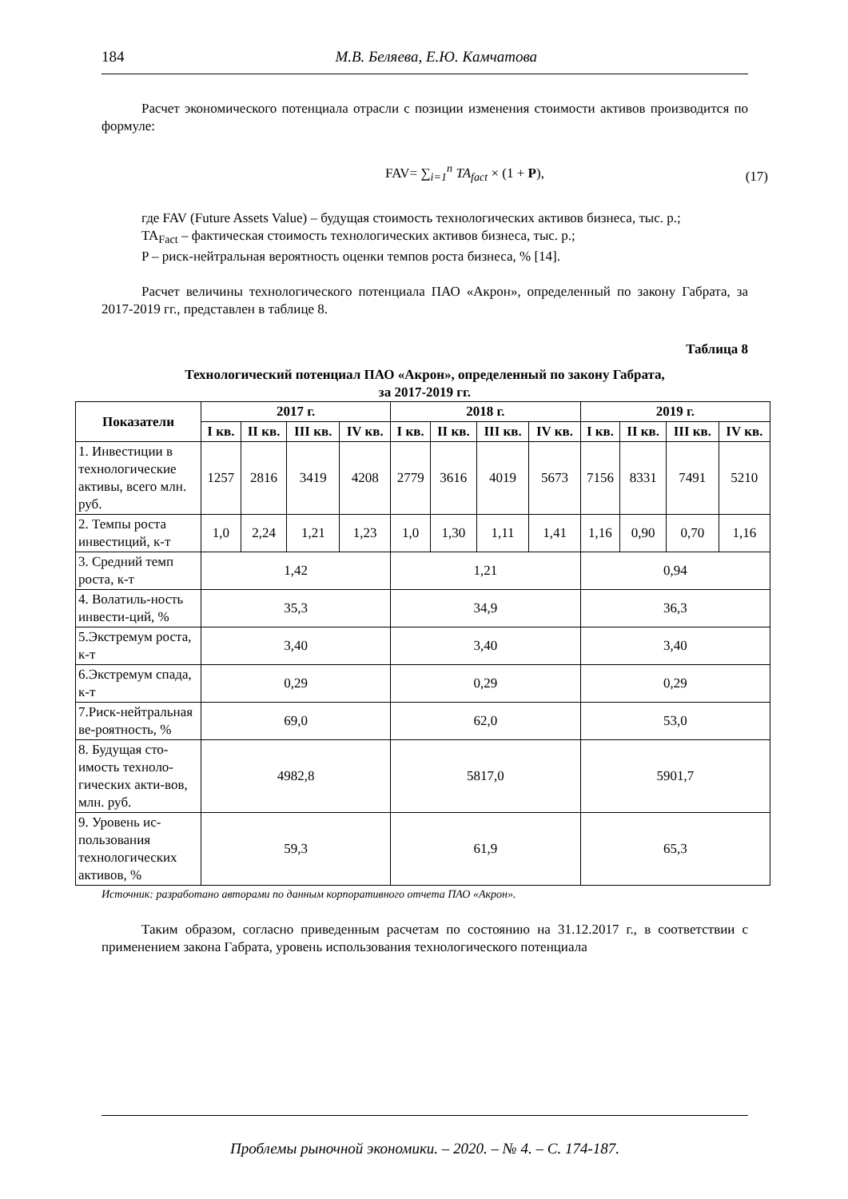184 М.В. Беляева, Е.Ю. Камчатова
Расчет экономического потенциала отрасли с позиции изменения стоимости активов производится по формуле:
FAV= ∑<sub>i=1</sub><sup>n</sup> TA<sub>fact</sub> × (1 + P), (17)
где FAV (Future Assets Value) – будущая стоимость технологических активов бизнеса, тыс. р.;
TA<sub>Fact</sub> – фактическая стоимость технологических активов бизнеса, тыс. р.;
P – риск-нейтральная вероятность оценки темпов роста бизнеса, % [14].
Расчет величины технологического потенциала ПАО «Акрон», определенный по закону Габрата, за 2017-2019 гг., представлен в таблице 8.
Таблица 8
Технологический потенциал ПАО «Акрон», определенный по закону Габрата,
за 2017-2019 гг.
| Показатели | 2017 г. | | | | 2018 г. | | | | 2019 г. | | | |
| --- | --- | --- | --- | --- | --- | --- | --- | --- | --- | --- | --- | --- |
| | I кв. | II кв. | III кв. | IV кв. | I кв. | II кв. | III кв. | IV кв. | I кв. | II кв. | III кв. | IV кв. |
| 1. Инвестиции в технологические активы, всего млн. руб. | 1257 | 2816 | 3419 | 4208 | 2779 | 3616 | 4019 | 5673 | 7156 | 8331 | 7491 | 5210 |
| 2. Темпы роста инвестиций, к-т | 1,0 | 2,24 | 1,21 | 1,23 | 1,0 | 1,30 | 1,11 | 1,41 | 1,16 | 0,90 | 0,70 | 1,16 |
| 3. Средний темп роста, к-т | 1,42 | | | | 1,21 | | | | 0,94 | | | |
| 4. Волатиль-ность инвести-ций, % | 35,3 | | | | 34,9 | | | | 36,3 | | | |
| 5.Экстремум роста, к-т | 3,40 | | | | 3,40 | | | | 3,40 | | | |
| 6.Экстремум спада, к-т | 0,29 | | | | 0,29 | | | | 0,29 | | | |
| 7.Риск-нейтральная ве-роятность, % | 69,0 | | | | 62,0 | | | | 53,0 | | | |
| 8. Будущая сто-имость техноло-гических акти-вов, млн. руб. | 4982,8 | | | | 5817,0 | | | | 5901,7 | | | |
| 9. Уровень ис-пользования технологических активов, % | 59,3 | | | | 61,9 | | | | 65,3 | | | |
Источник: разработано авторами по данным корпоративного отчета ПАО «Акрон».
Таким образом, согласно приведенным расчетам по состоянию на 31.12.2017 г., в соответствии с применением закона Габрата, уровень использования технологического потенциала
Проблемы рыночной экономики. – 2020. – № 4. – С. 174-187.